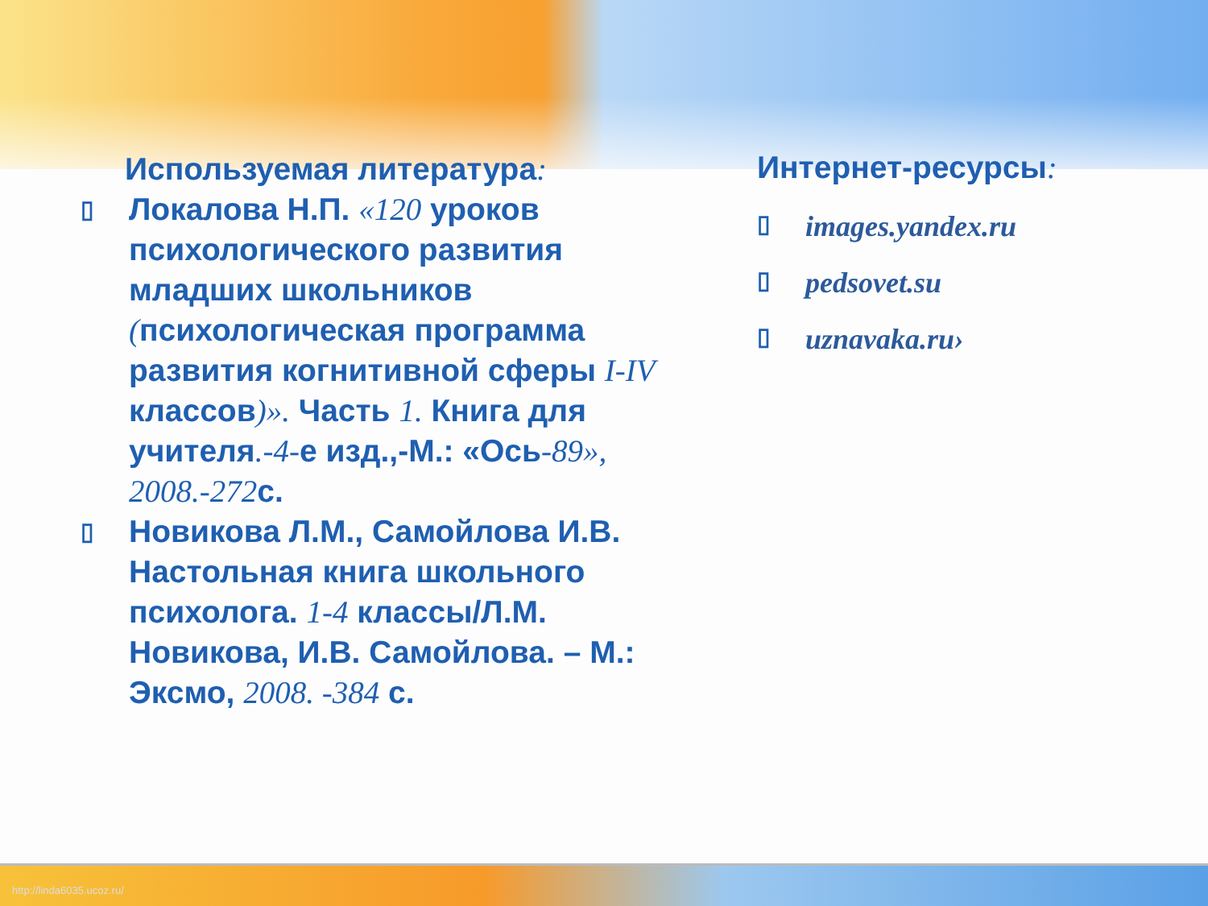Используемая литература:
▯ Локалова Н.П. «120 уроков психологического развития младших школьников (психологическая программа развития когнитивной сферы I-IV классов)». Часть 1. Книга для учителя.-4-е изд.,-М.: «Ось-89», 2008.-272с.
▯ Новикова Л.М., Самойлова И.В. Настольная книга школьного психолога. 1-4 классы/Л.М. Новикова, И.В. Самойлова. – М.: Эксмо, 2008. -384 с.
Интернет-ресурсы:
▯ images.yandex.ru
▯ pedsovet.su
▯ uznavaka.ru›
http://linda6035.ucoz.ru/